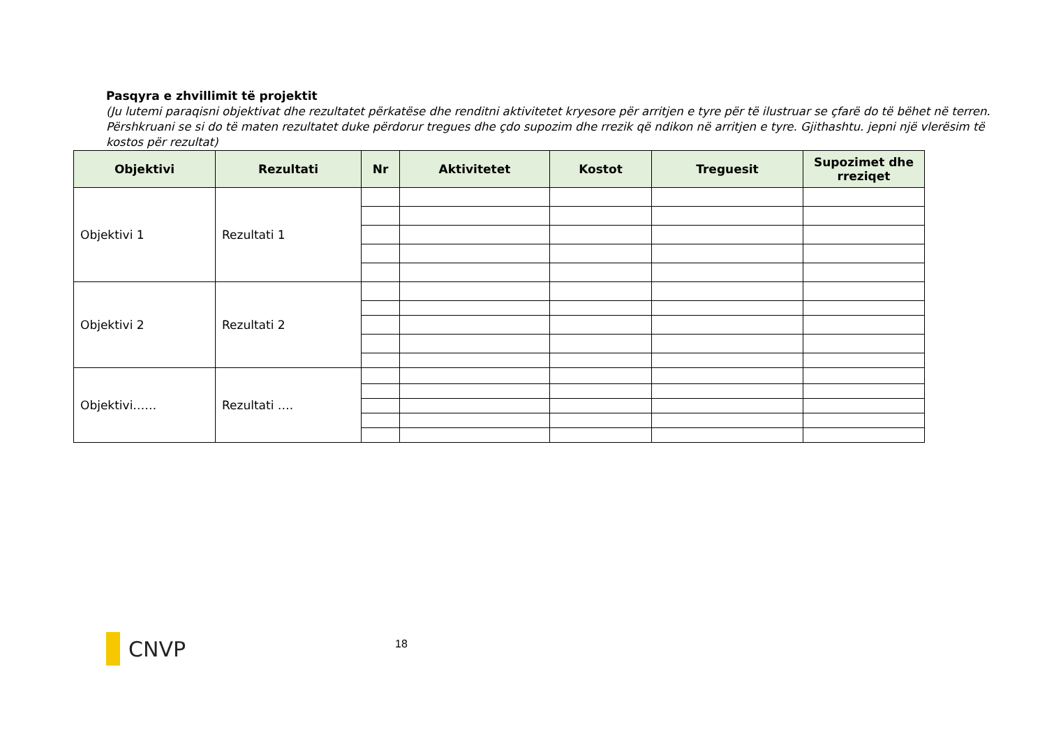Pasqyra e zhvillimit të projektit
(Ju lutemi paraqisni objektivat dhe rezultatet përkatëse dhe renditni aktivitetet kryesore për arritjen e tyre për të ilustruar se çfarë do të bëhet në terren. Përshkruani se si do të maten rezultatet duke përdorur tregues dhe çdo supozim dhe rrezik që ndikon në arritjen e tyre. Gjithashtu. jepni një vlerësim të kostos për rezultat)
| Objektivi | Rezultati | Nr | Aktivitetet | Kostot | Treguesit | Supozimet dhe rreziqet |
| --- | --- | --- | --- | --- | --- | --- |
| Objektivi 1 | Rezultati 1 | | | | | |
| Objektivi 2 | Rezultati 2 | | | | | |
| Objektivi…… | Rezultati …. | | | | | |
CNVP
18